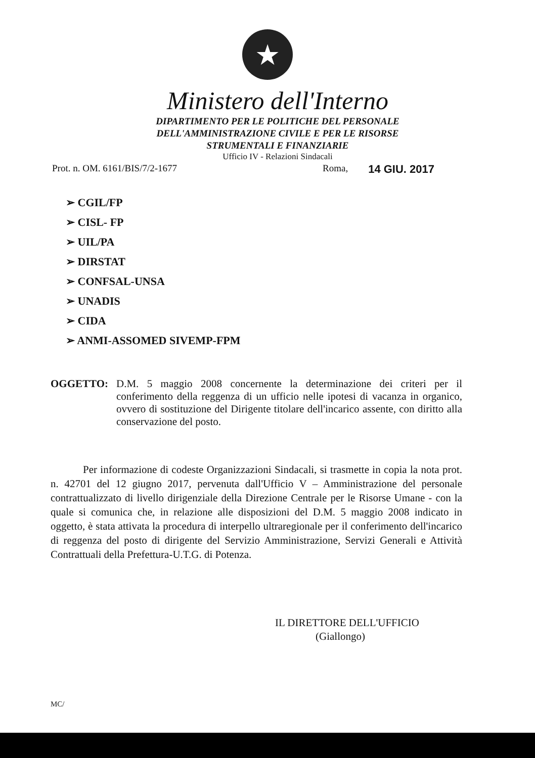★
Ministero dell'Interno
DIPARTIMENTO PER LE POLITICHE DEL PERSONALE
DELL'AMMINISTRAZIONE CIVILE E PER LE RISORSE
STRUMENTALI E FINANZIARIE
Ufficio IV - Relazioni Sindacali
Prot. n. OM. 6161/BIS/7/2-1677 Roma, 14 GIU. 2017
➢ CGIL/FP
➢ CISL- FP
➢ UIL/PA
➢ DIRSTAT
➢ CONFSAL-UNSA
➢ UNADIS
➢ CIDA
➢ ANMI-ASSOMED SIVEMP-FPM
OGGETTO: D.M. 5 maggio 2008 concernente la determinazione dei criteri per il conferimento della reggenza di un ufficio nelle ipotesi di vacanza in organico, ovvero di sostituzione del Dirigente titolare dell'incarico assente, con diritto alla conservazione del posto.
Per informazione di codeste Organizzazioni Sindacali, si trasmette in copia la nota prot. n. 42701 del 12 giugno 2017, pervenuta dall'Ufficio V – Amministrazione del personale contrattualizzato di livello dirigenziale della Direzione Centrale per le Risorse Umane - con la quale si comunica che, in relazione alle disposizioni del D.M. 5 maggio 2008 indicato in oggetto, è stata attivata la procedura di interpello ultraregionale per il conferimento dell'incarico di reggenza del posto di dirigente del Servizio Amministrazione, Servizi Generali e Attività Contrattuali della Prefettura-U.T.G. di Potenza.
IL DIRETTORE DELL'UFFICIO
(Giallongo)
MC/